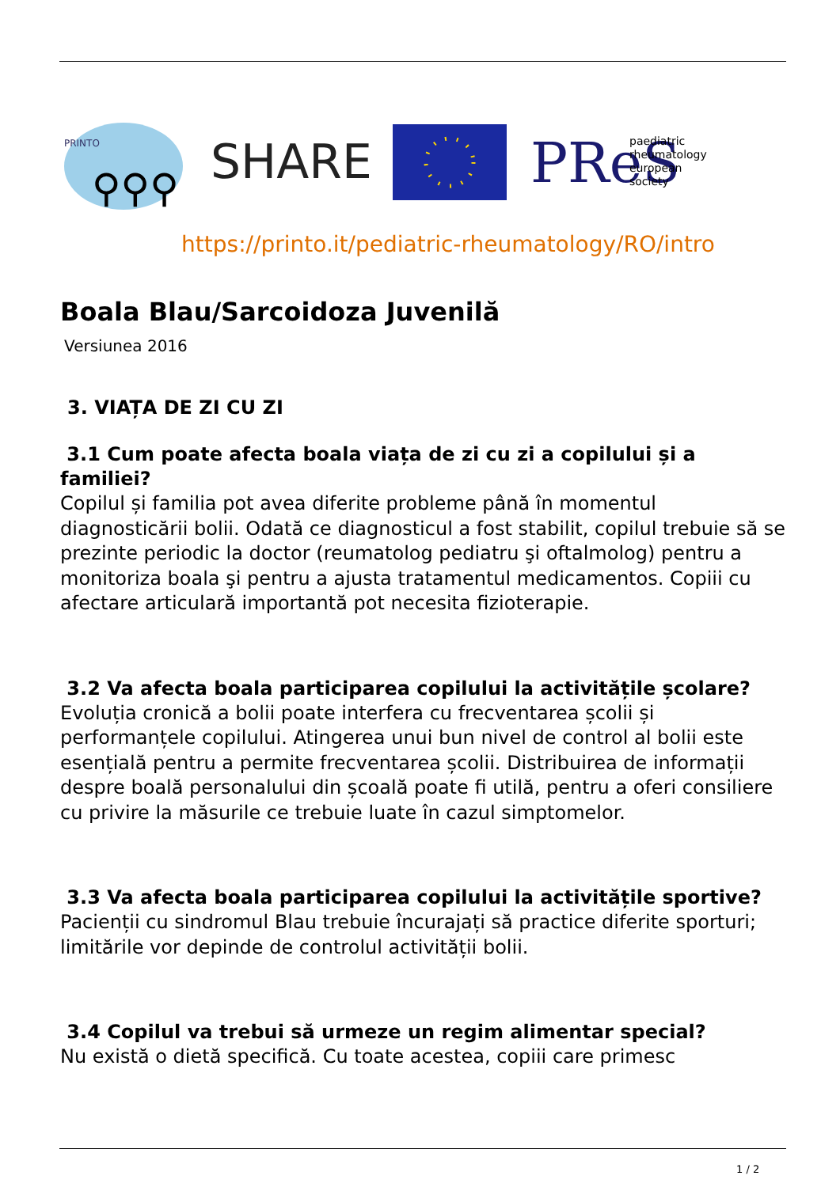PRINTO
⚲⚲⚲
SHARE
PReS
paediatric
rheumatology
european
society
https://printo.it/pediatric-rheumatology/RO/intro
Boala Blau/Sarcoidoza Juvenilă
Versiunea 2016
3. VIAȚA DE ZI CU ZI
3.1 Cum poate afecta boala viața de zi cu zi a copilului și a familiei?
Copilul și familia pot avea diferite probleme până în momentul diagnosticării bolii. Odată ce diagnosticul a fost stabilit, copilul trebuie să se prezinte periodic la doctor (reumatolog pediatru şi oftalmolog) pentru a monitoriza boala şi pentru a ajusta tratamentul medicamentos. Copiii cu afectare articulară importantă pot necesita fizioterapie.
3.2 Va afecta boala participarea copilului la activitățile școlare?
Evoluția cronică a bolii poate interfera cu frecventarea școlii și performanțele copilului. Atingerea unui bun nivel de control al bolii este esențială pentru a permite frecventarea școlii. Distribuirea de informații despre boală personalului din școală poate fi utilă, pentru a oferi consiliere cu privire la măsurile ce trebuie luate în cazul simptomelor.
3.3 Va afecta boala participarea copilului la activitățile sportive?
Pacienții cu sindromul Blau trebuie încurajați să practice diferite sporturi; limitările vor depinde de controlul activității bolii.
3.4 Copilul va trebui să urmeze un regim alimentar special?
Nu există o dietă specifică. Cu toate acestea, copiii care primesc
1 / 2